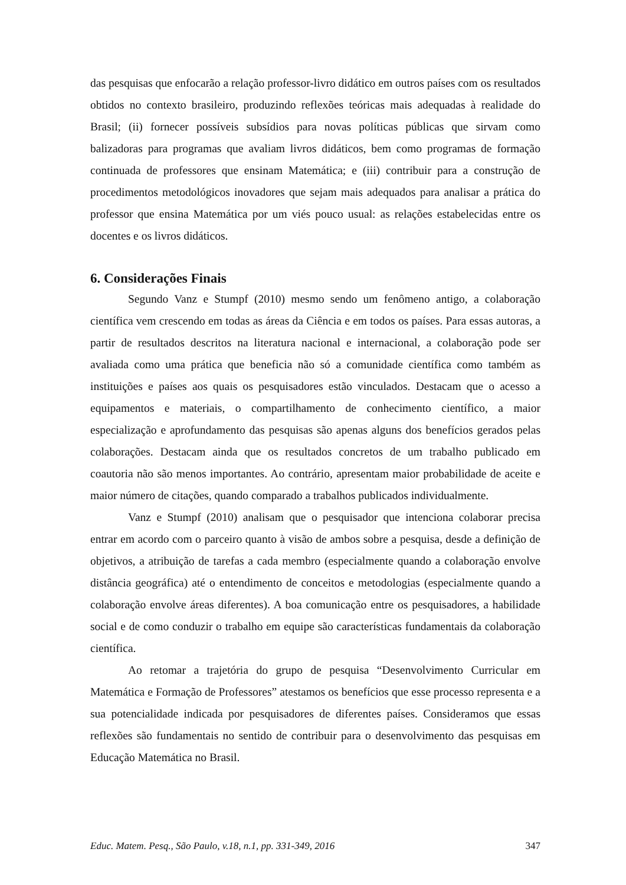das pesquisas que enfocarão a relação professor-livro didático em outros países com os resultados obtidos no contexto brasileiro, produzindo reflexões teóricas mais adequadas à realidade do Brasil; (ii) fornecer possíveis subsídios para novas políticas públicas que sirvam como balizadoras para programas que avaliam livros didáticos, bem como programas de formação continuada de professores que ensinam Matemática; e (iii) contribuir para a construção de procedimentos metodológicos inovadores que sejam mais adequados para analisar a prática do professor que ensina Matemática por um viés pouco usual: as relações estabelecidas entre os docentes e os livros didáticos.
6. Considerações Finais
Segundo Vanz e Stumpf (2010) mesmo sendo um fenômeno antigo, a colaboração científica vem crescendo em todas as áreas da Ciência e em todos os países. Para essas autoras, a partir de resultados descritos na literatura nacional e internacional, a colaboração pode ser avaliada como uma prática que beneficia não só a comunidade científica como também as instituições e países aos quais os pesquisadores estão vinculados. Destacam que o acesso a equipamentos e materiais, o compartilhamento de conhecimento científico, a maior especialização e aprofundamento das pesquisas são apenas alguns dos benefícios gerados pelas colaborações. Destacam ainda que os resultados concretos de um trabalho publicado em coautoria não são menos importantes. Ao contrário, apresentam maior probabilidade de aceite e maior número de citações, quando comparado a trabalhos publicados individualmente.
Vanz e Stumpf (2010) analisam que o pesquisador que intenciona colaborar precisa entrar em acordo com o parceiro quanto à visão de ambos sobre a pesquisa, desde a definição de objetivos, a atribuição de tarefas a cada membro (especialmente quando a colaboração envolve distância geográfica) até o entendimento de conceitos e metodologias (especialmente quando a colaboração envolve áreas diferentes). A boa comunicação entre os pesquisadores, a habilidade social e de como conduzir o trabalho em equipe são características fundamentais da colaboração científica.
Ao retomar a trajetória do grupo de pesquisa “Desenvolvimento Curricular em Matemática e Formação de Professores” atestamos os benefícios que esse processo representa e a sua potencialidade indicada por pesquisadores de diferentes países. Consideramos que essas reflexões são fundamentais no sentido de contribuir para o desenvolvimento das pesquisas em Educação Matemática no Brasil.
Educ. Matem. Pesq., São Paulo, v.18, n.1, pp. 331-349, 2016 347